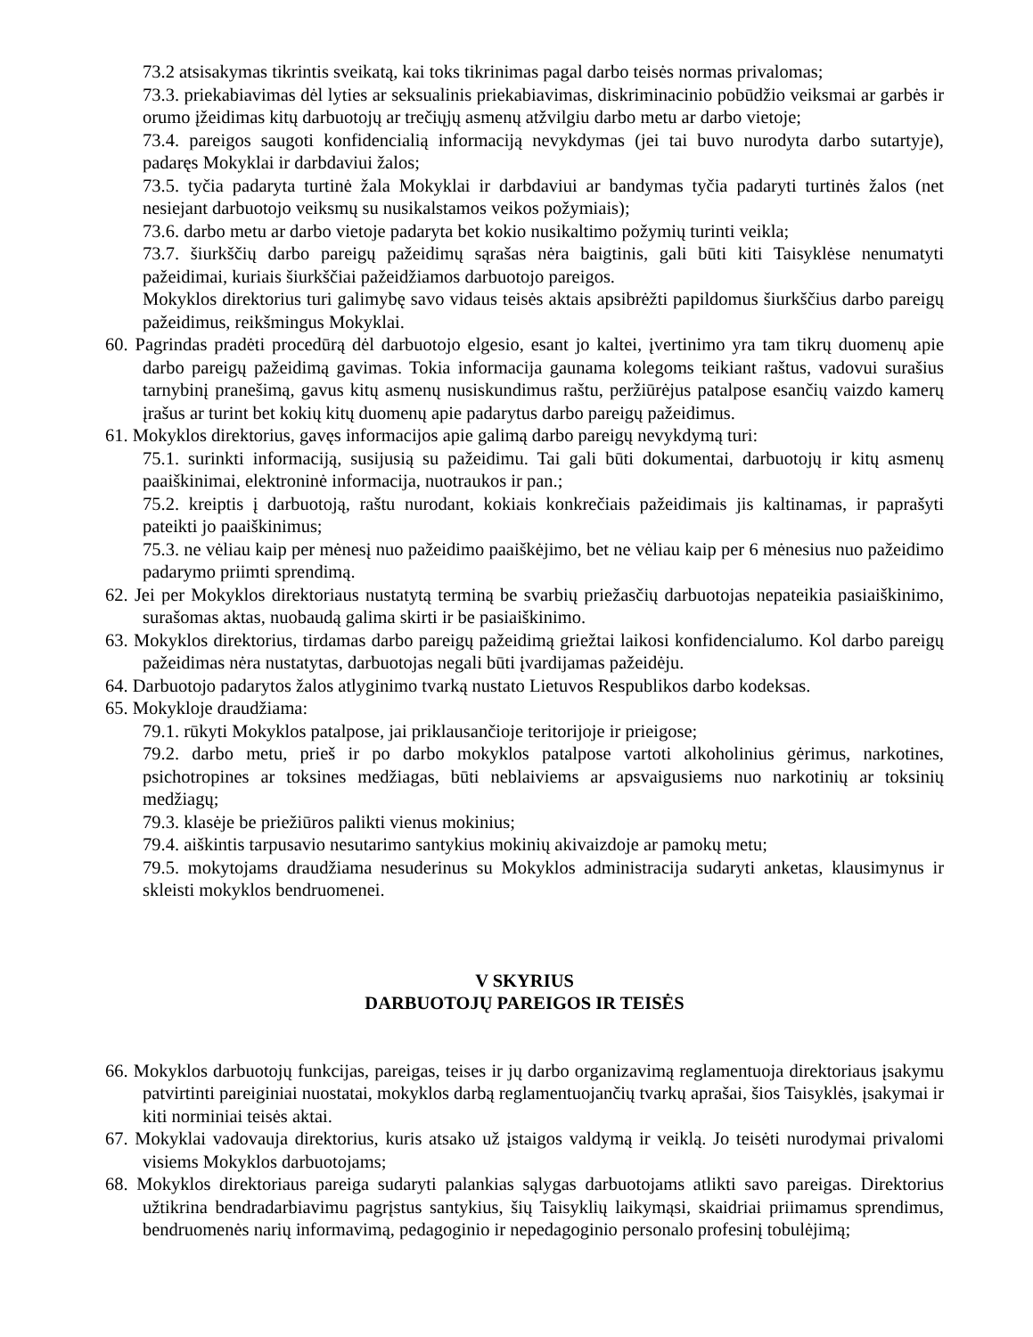73.2 atsisakymas tikrintis sveikatą, kai toks tikrinimas pagal darbo teisės normas privalomas;
73.3. priekabiavimas dėl lyties ar seksualinis priekabiavimas, diskriminacinio pobūdžio veiksmai ar garbės ir orumo įžeidimas kitų darbuotojų ar trečiųjų asmenų atžvilgiu darbo metu ar darbo vietoje;
73.4. pareigos saugoti konfidencialią informaciją nevykdymas (jei tai buvo nurodyta darbo sutartyje), padaręs Mokyklai ir darbdaviui žalos;
73.5. tyčia padaryta turtinė žala Mokyklai ir darbdaviui ar bandymas tyčia padaryti turtinės žalos (net nesiejant darbuotojo veiksmų su nusikalstamos veikos požymiais);
73.6. darbo metu ar darbo vietoje padaryta bet kokio nusikaltimo požymių turinti veikla;
73.7. šiurkščių darbo pareigų pažeidimų sąrašas nėra baigtinis, gali būti kiti Taisyklėse nenumatyti pažeidimai, kuriais šiurkščiai pažeidžiamos darbuotojo pareigos.
Mokyklos direktorius turi galimybę savo vidaus teisės aktais apsibrėžti papildomus šiurkščius darbo pareigų pažeidimus, reikšmingus Mokyklai.
60. Pagrindas pradėti procedūrą dėl darbuotojo elgesio, esant jo kaltei, įvertinimo yra tam tikrų duomenų apie darbo pareigų pažeidimą gavimas. Tokia informacija gaunama kolegoms teikiant raštus, vadovui surašius tarnybinį pranešimą, gavus kitų asmenų nusiskundimus raštu, peržiūrėjus patalpose esančių vaizdo kamerų įrašus ar turint bet kokių kitų duomenų apie padarytus darbo pareigų pažeidimus.
61. Mokyklos direktorius, gavęs informacijos apie galimą darbo pareigų nevykdymą turi:
75.1. surinkti informaciją, susijusią su pažeidimu. Tai gali būti dokumentai, darbuotojų ir kitų asmenų paaiškinimai, elektroninė informacija, nuotraukos ir pan.;
75.2. kreiptis į darbuotoją, raštu nurodant, kokiais konkrečiais pažeidimais jis kaltinamas, ir paprašyti pateikti jo paaiškinimus;
75.3. ne vėliau kaip per mėnesį nuo pažeidimo paaiškėjimo, bet ne vėliau kaip per 6 mėnesius nuo pažeidimo padarymo priimti sprendimą.
62. Jei per Mokyklos direktoriaus nustatytą terminą be svarbių priežasčių darbuotojas nepateikia pasiaiškinimo, surašomas aktas, nuobaudą galima skirti ir be pasiaiškinimo.
63. Mokyklos direktorius, tirdamas darbo pareigų pažeidimą griežtai laikosi konfidencialumo. Kol darbo pareigų pažeidimas nėra nustatytas, darbuotojas negali būti įvardijamas pažeidėju.
64. Darbuotojo padarytos žalos atlyginimo tvarką nustato Lietuvos Respublikos darbo kodeksas.
65. Mokykloje draudžiama:
79.1. rūkyti Mokyklos patalpose, jai priklausančioje teritorijoje ir prieigose;
79.2. darbo metu, prieš ir po darbo mokyklos patalpose vartoti alkoholinius gėrimus, narkotines, psichotropines ar toksines medžiagas, būti neblaiviems ar apsvaigusiems nuo narkotinių ar toksinių medžiagų;
79.3. klasėje be priežiūros palikti vienus mokinius;
79.4. aiškintis tarpusavio nesutarimo santykius mokinių akivaizdoje ar pamokų metu;
79.5. mokytojams draudžiama nesuderinus su Mokyklos administracija sudaryti anketas, klausimynus ir skleisti mokyklos bendruomenei.
V SKYRIUS
DARBUOTOJŲ PAREIGOS IR TEISĖS
66. Mokyklos darbuotojų funkcijas, pareigas, teises ir jų darbo organizavimą reglamentuoja direktoriaus įsakymu patvirtinti pareiginiai nuostatai, mokyklos darbą reglamentuojančių tvarkų aprašai, šios Taisyklės, įsakymai ir kiti norminiai teisės aktai.
67. Mokyklai vadovauja direktorius, kuris atsako už įstaigos valdymą ir veiklą. Jo teisėti nurodymai privalomi visiems Mokyklos darbuotojams;
68. Mokyklos direktoriaus pareiga sudaryti palankias sąlygas darbuotojams atlikti savo pareigas. Direktorius užtikrina bendradarbiavimu pagrįstus santykius, šių Taisyklių laikymąsi, skaidriai priimamus sprendimus, bendruomenės narių informavimą, pedagoginio ir nepedagoginio personalo profesinį tobulėjimą;